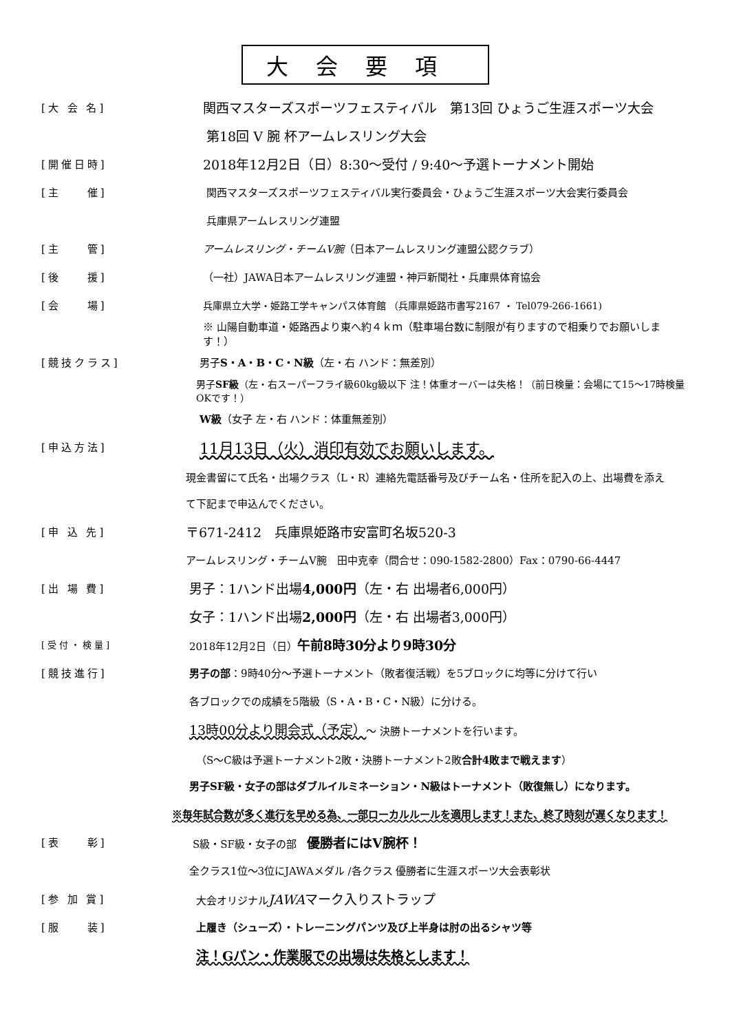大会要項
[大 会 名]
関西マスターズスポーツフェスティバル　第13回 ひょうご生涯スポーツ大会
第18回 V 腕 杯アームレスリング大会
[開催日時]
2018年12月2日（日）8:30〜受付 / 9:40〜予選トーナメント開始
[主　　催]
関西マスターズスポーツフェスティバル実行委員会・ひょうご生涯スポーツ大会実行委員会
兵庫県アームレスリング連盟
[主　　管]
アームレスリング・チームV腕（日本アームレスリング連盟公認クラブ）
[後　　援]
（一社）JAWA日本アームレスリング連盟・神戸新聞社・兵庫県体育協会
[会　　場]
兵庫県立大学・姫路工学キャンパス体育館 （兵庫県姫路市書写2167 ・ Tel079-266-1661)
※ 山陽自動車道・姫路西より東へ約４ｋｍ（駐車場台数に制限が有りますので相乗りでお願いします！）
[競技クラス]
男子S・A・B・C・N級（左・右 ハンド：無差別）
男子SF級（左・右スーパーフライ級60kg級以下 注！体重オーバーは失格！（前日検量：会場にて15〜17時検量OKです！）
W級（女子 左・右 ハンド：体重無差別）
[申込方法]
11月13日（火）消印有効でお願いします。
現金書留にて氏名・出場クラス（L・R）連絡先電話番号及びチーム名・住所を記入の上、出場費を添え
て下記まで申込んでください。
[申 込 先]
〒671-2412　兵庫県姫路市安富町名坂520-3
アームレスリング・チームV腕　田中克幸（問合せ：090-1582-2800）Fax：0790-66-4447
[出 場 費]
男子：1ハンド出場4,000円（左・右 出場者6,000円）
女子：1ハンド出場2,000円（左・右 出場者3,000円）
[受付・検量]
2018年12月2日（日）午前8時30分より9時30分
[競技進行]
男子の部：9時40分〜予選トーナメント（敗者復活戦）を5ブロックに均等に分けて行い
各ブロックでの成績を5階級（S・A・B・C・N級）に分ける。
13時00分より開会式（予定）〜 決勝トーナメントを行います。
（S〜C級は予選トーナメント2敗・決勝トーナメント2敗合計4敗まで戦えます）
男子SF級・女子の部はダブルイルミネーション・N級はトーナメント（敗復無し）になります。
※毎年試合数が多く進行を早める為、一部ローカルルールを適用します！また、終了時刻が遅くなります！
[表　　彰]
S級・SF級・女子の部　優勝者にはV腕杯！
全クラス1位〜3位にJAWAメダル /各クラス 優勝者に生涯スポーツ大会表彰状
[参 加 賞]
大会オリジナルJAWAマーク入りストラップ
[服　　装]
上履き（シューズ）・トレーニングパンツ及び上半身は肘の出るシャツ等
注！Gパン・作業服での出場は失格とします！